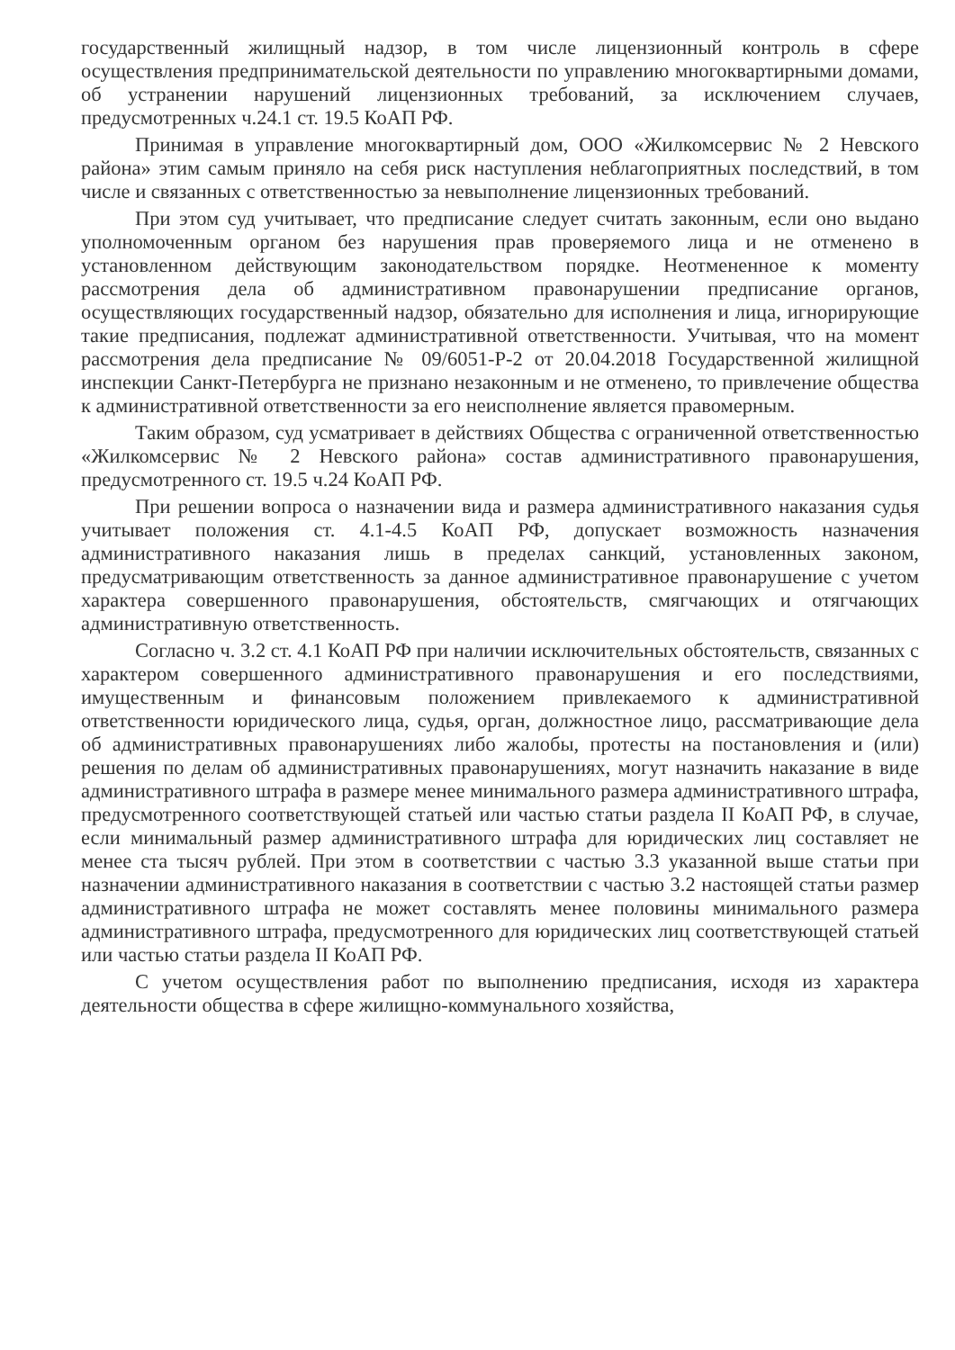государственный жилищный надзор, в том числе лицензионный контроль в сфере осуществления предпринимательской деятельности по управлению многоквартирными домами, об устранении нарушений лицензионных требований, за исключением случаев, предусмотренных ч.24.1 ст. 19.5 КоАП РФ.
Принимая в управление многоквартирный дом, ООО «Жилкомсервис № 2 Невского района» этим самым приняло на себя риск наступления неблагоприятных последствий, в том числе и связанных с ответственностью за невыполнение лицензионных требований.
При этом суд учитывает, что предписание следует считать законным, если оно выдано уполномоченным органом без нарушения прав проверяемого лица и не отменено в установленном действующим законодательством порядке. Неотмененное к моменту рассмотрения дела об административном правонарушении предписание органов, осуществляющих государственный надзор, обязательно для исполнения и лица, игнорирующие такие предписания, подлежат административной ответственности. Учитывая, что на момент рассмотрения дела предписание № 09/6051-Р-2 от 20.04.2018 Государственной жилищной инспекции Санкт-Петербурга не признано незаконным и не отменено, то привлечение общества к административной ответственности за его неисполнение является правомерным.
Таким образом, суд усматривает в действиях Общества с ограниченной ответственностью «Жилкомсервис № 2 Невского района» состав административного правонарушения, предусмотренного ст. 19.5 ч.24 КоАП РФ.
При решении вопроса о назначении вида и размера административного наказания судья учитывает положения ст. 4.1-4.5 КоАП РФ, допускает возможность назначения административного наказания лишь в пределах санкций, установленных законом, предусматривающим ответственность за данное административное правонарушение с учетом характера совершенного правонарушения, обстоятельств, смягчающих и отягчающих административную ответственность.
Согласно ч. 3.2 ст. 4.1 КоАП РФ при наличии исключительных обстоятельств, связанных с характером совершенного административного правонарушения и его последствиями, имущественным и финансовым положением привлекаемого к административной ответственности юридического лица, судья, орган, должностное лицо, рассматривающие дела об административных правонарушениях либо жалобы, протесты на постановления и (или) решения по делам об административных правонарушениях, могут назначить наказание в виде административного штрафа в размере менее минимального размера административного штрафа, предусмотренного соответствующей статьей или частью статьи раздела II КоАП РФ, в случае, если минимальный размер административного штрафа для юридических лиц составляет не менее ста тысяч рублей. При этом в соответствии с частью 3.3 указанной выше статьи при назначении административного наказания в соответствии с частью 3.2 настоящей статьи размер административного штрафа не может составлять менее половины минимального размера административного штрафа, предусмотренного для юридических лиц соответствующей статьей или частью статьи раздела II КоАП РФ.
С учетом осуществления работ по выполнению предписания, исходя из характера деятельности общества в сфере жилищно-коммунального хозяйства,